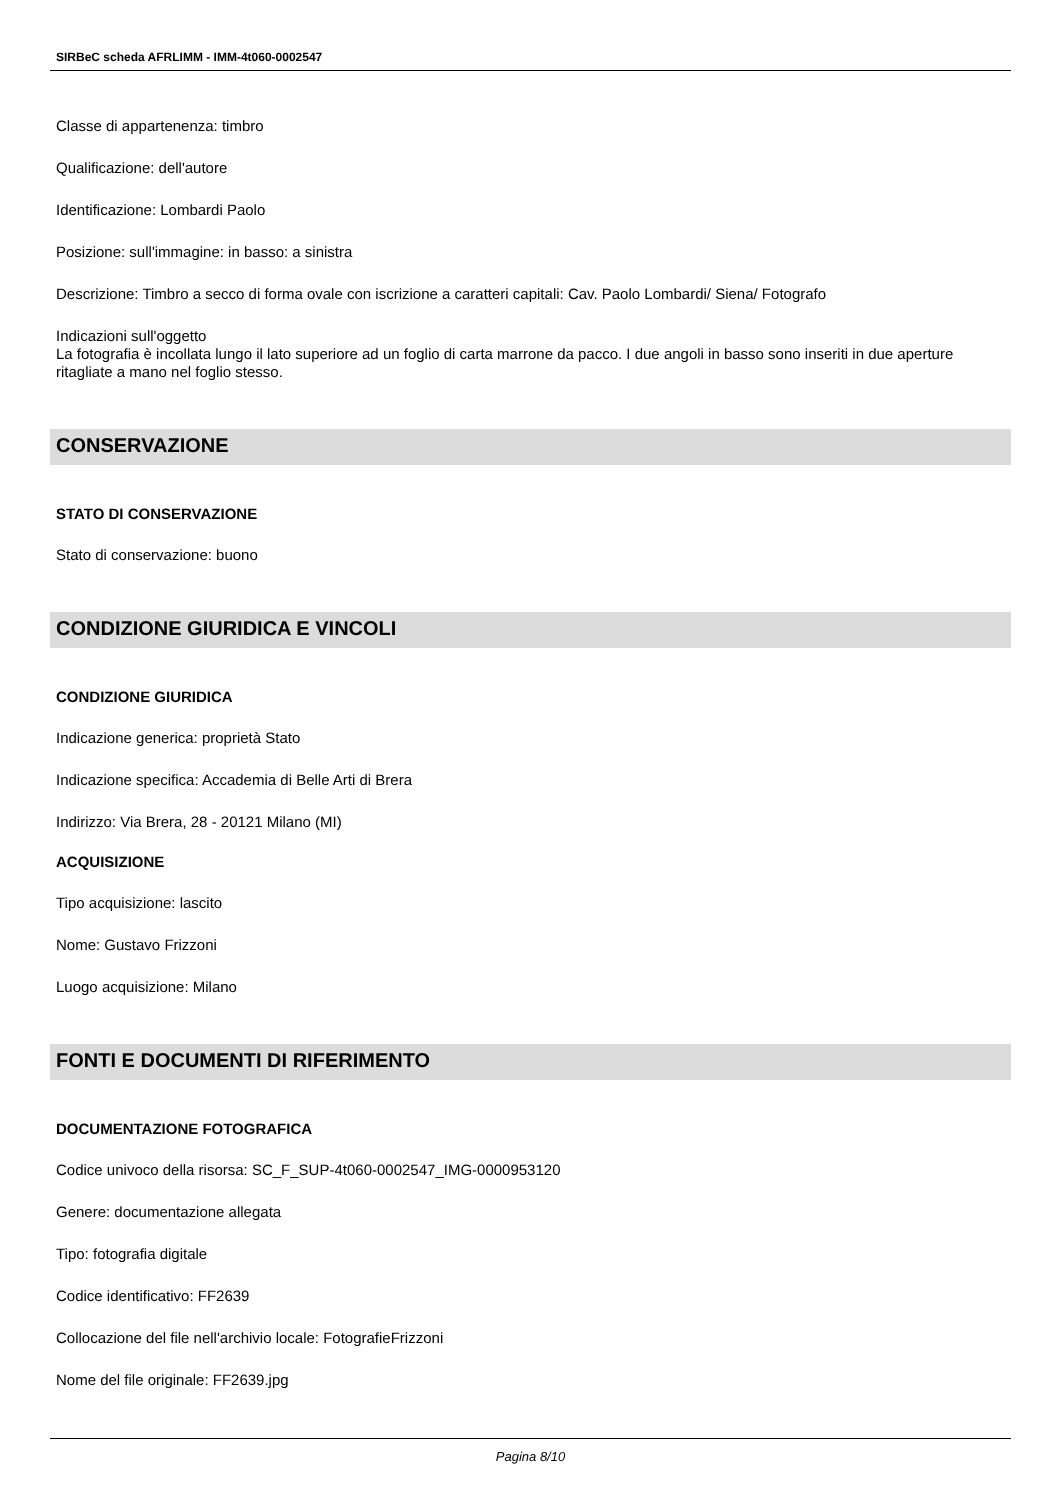SIRBeC scheda AFRLIMM - IMM-4t060-0002547
Classe di appartenenza: timbro
Qualificazione: dell'autore
Identificazione: Lombardi Paolo
Posizione: sull'immagine: in basso: a sinistra
Descrizione: Timbro a secco di forma ovale con iscrizione a caratteri capitali: Cav. Paolo Lombardi/ Siena/ Fotografo
Indicazioni sull'oggetto
La fotografia è incollata lungo il lato superiore ad un foglio di carta marrone da pacco. I due angoli in basso sono inseriti in due aperture ritagliate a mano nel foglio stesso.
CONSERVAZIONE
STATO DI CONSERVAZIONE
Stato di conservazione: buono
CONDIZIONE GIURIDICA E VINCOLI
CONDIZIONE GIURIDICA
Indicazione generica: proprietà Stato
Indicazione specifica: Accademia di Belle Arti di Brera
Indirizzo: Via Brera, 28 - 20121 Milano (MI)
ACQUISIZIONE
Tipo acquisizione: lascito
Nome: Gustavo Frizzoni
Luogo acquisizione: Milano
FONTI E DOCUMENTI DI RIFERIMENTO
DOCUMENTAZIONE FOTOGRAFICA
Codice univoco della risorsa: SC_F_SUP-4t060-0002547_IMG-0000953120
Genere: documentazione allegata
Tipo: fotografia digitale
Codice identificativo: FF2639
Collocazione del file nell'archivio locale: FotografieFrizzoni
Nome del file originale: FF2639.jpg
Pagina 8/10